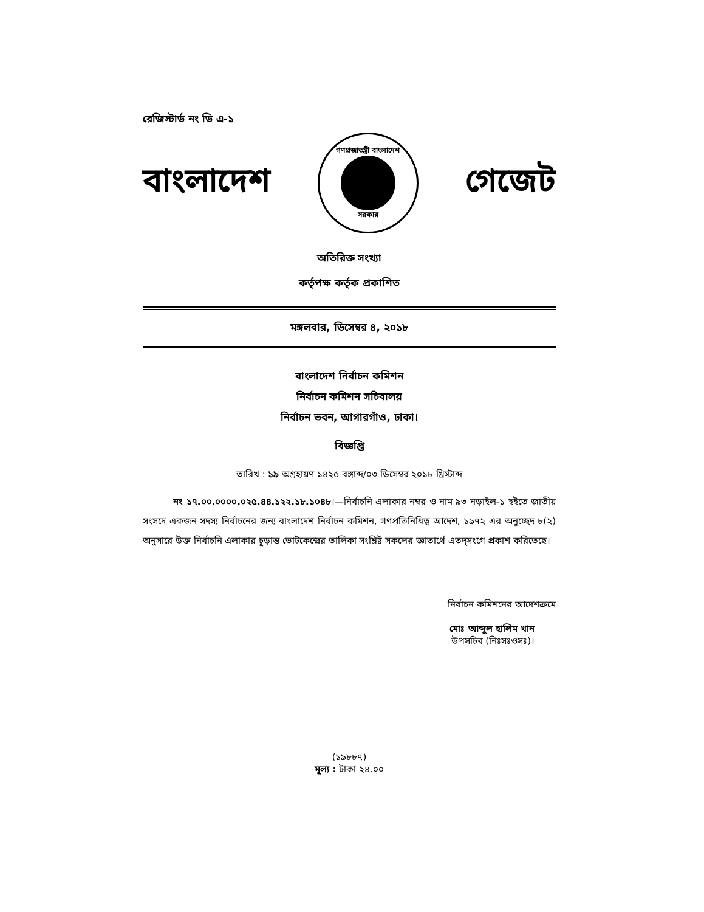রেজিস্টার্ড নং ডি এ-১
বাংলাদেশ
গণপ্রজাতন্ত্রী বাংলাদেশ
সরকার
গেজেট
অতিরিক্ত সংখ্যা
কর্তৃপক্ষ কর্তৃক প্রকাশিত
মঙ্গলবার, ডিসেম্বর ৪, ২০১৮
বাংলাদেশ নির্বাচন কমিশন
নির্বাচন কমিশন সচিবালয়
নির্বাচন ভবন, আগারগাঁও, ঢাকা।
বিজ্ঞপ্তি
তারিখ : ১৯ অগ্রহায়ণ ১৪২৫ বঙ্গাব্দ/০৩ ডিসেম্বর ২০১৮ খ্রিস্টাব্দ
নং ১৭.০০.০০০০.০২৫.৪৪.১২২.১৮.১০৪৮।—নির্বাচনি এলাকার নম্বর ও নাম ৯৩ নড়াইল-১ হইতে জাতীয় সংসদে একজন সদস্য নির্বাচনের জন্য বাংলাদেশ নির্বাচন কমিশন, গণপ্রতিনিধিত্ব আদেশ, ১৯৭২ এর অনুচ্ছেদ ৮(২) অনুসারে উক্ত নির্বাচনি এলাকার চূড়ান্ত ভোটকেন্দ্রের তালিকা সংশ্লিষ্ট সকলের জ্ঞাতার্থে এতদ্‌সংগে প্রকাশ করিতেছে।
নির্বাচন কমিশনের আদেশক্রমে
মোঃ আব্দুল হালিম খান
উপসচিব (নিঃসঃওসঃ)।
(১৯৮৮৭)
মূল্য : টাকা ২৪.০০